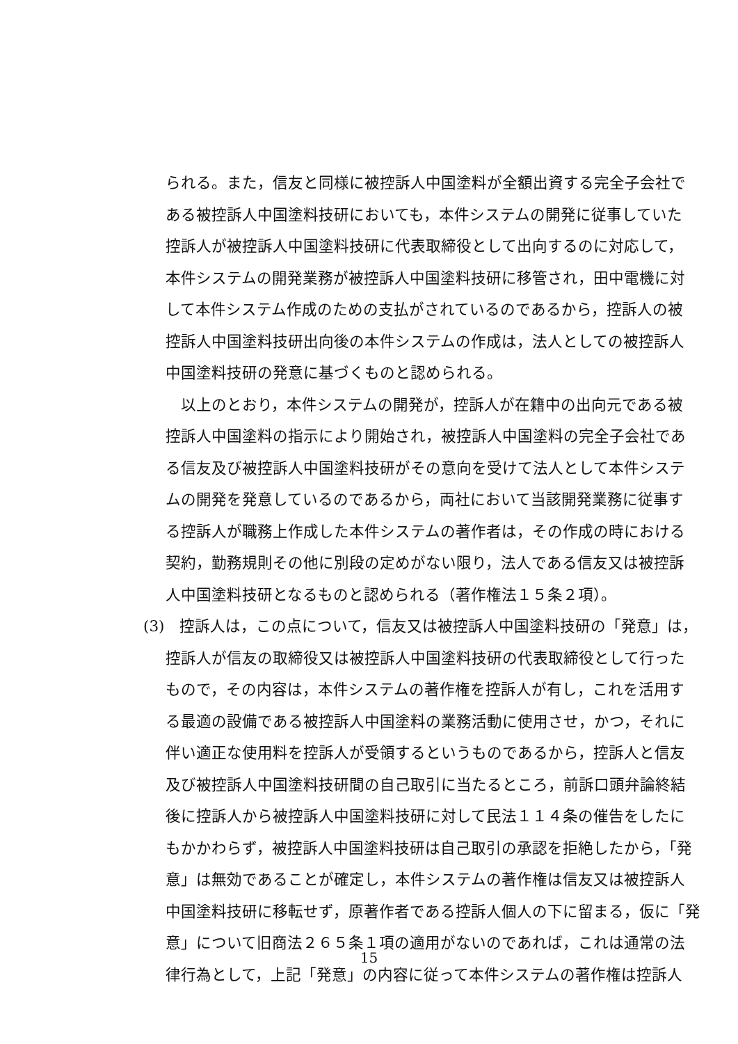られる。また，信友と同様に被控訴人中国塗料が全額出資する完全子会社で
ある被控訴人中国塗料技研においても，本件システムの開発に従事していた
控訴人が被控訴人中国塗料技研に代表取締役として出向するのに対応して，
本件システムの開発業務が被控訴人中国塗料技研に移管され，田中電機に対
して本件システム作成のための支払がされているのであるから，控訴人の被
控訴人中国塗料技研出向後の本件システムの作成は，法人としての被控訴人
中国塗料技研の発意に基づくものと認められる。
　以上のとおり，本件システムの開発が，控訴人が在籍中の出向元である被
控訴人中国塗料の指示により開始され，被控訴人中国塗料の完全子会社であ
る信友及び被控訴人中国塗料技研がその意向を受けて法人として本件システ
ムの開発を発意しているのであるから，両社において当該開発業務に従事す
る控訴人が職務上作成した本件システムの著作者は，その作成の時における
契約，勤務規則その他に別段の定めがない限り，法人である信友又は被控訴
人中国塗料技研となるものと認められる（著作権法１５条２項）。
(3)　控訴人は，この点について，信友又は被控訴人中国塗料技研の「発意」は，
控訴人が信友の取締役又は被控訴人中国塗料技研の代表取締役として行った
もので，その内容は，本件システムの著作権を控訴人が有し，これを活用す
る最適の設備である被控訴人中国塗料の業務活動に使用させ，かつ，それに
伴い適正な使用料を控訴人が受領するというものであるから，控訴人と信友
及び被控訴人中国塗料技研間の自己取引に当たるところ，前訴口頭弁論終結
後に控訴人から被控訴人中国塗料技研に対して民法１１４条の催告をしたに
もかかわらず，被控訴人中国塗料技研は自己取引の承認を拒絶したから，「発
意」は無効であることが確定し，本件システムの著作権は信友又は被控訴人
中国塗料技研に移転せず，原著作者である控訴人個人の下に留まる，仮に「発
意」について旧商法２６５条１項の適用がないのであれば，これは通常の法
律行為として，上記「発意」の内容に従って本件システムの著作権は控訴人
15